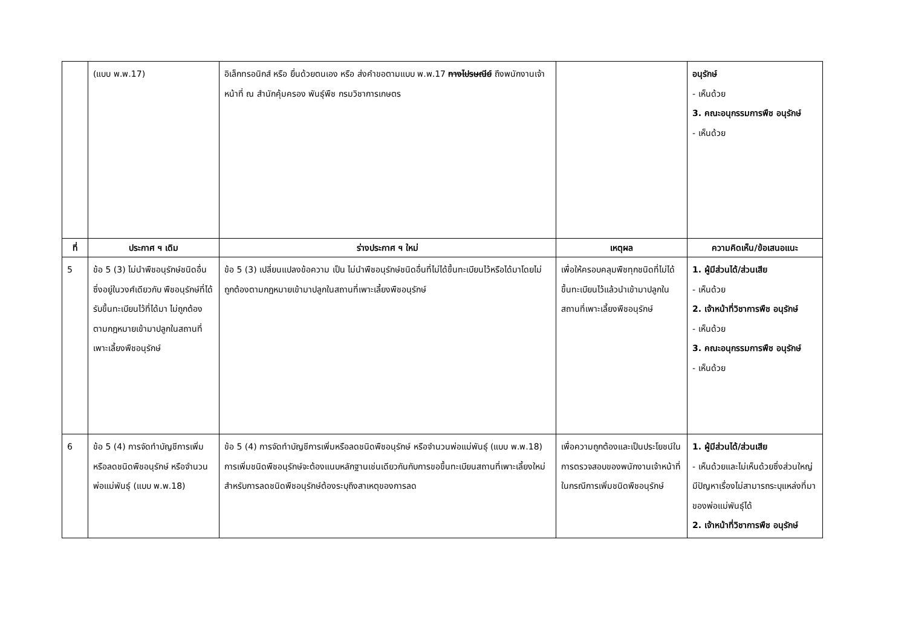| | (แบบ พ.พ.17) | อิเล็กทรอนิกส์ หรือ ยื่นด้วยตนเอง หรือ ส่งคำขอตามแบบ พ.พ.17 ทางไปรษณีย์ ถึงพนักงานเจ้าหน้าที่ ณ สำนักคุ้มครอง พันธุ์พืช กรมวิชาการเกษตร | | อนุรักษ์ - เห็นด้วย 3. คณะอนุกรรมการพืช อนุรักษ์ - เห็นด้วย |
| ที่ | ประกาศ ฯ เดิม | ร่างประกาศ ฯ ใหม่ | เหตุผล | ความคิดเห็น/ข้อเสนอแนะ |
| 5 | ข้อ 5 (3) ไม่นำพืชอนุรักษ์ชนิดอื่น ซึ่งอยู่ในวงศ์เดียวกับ พืชอนุรักษ์ที่ได้รับขึ้นทะเบียนไว้ที่ได้มา ไม่ถูกต้องตามกฎหมายเข้ามาปลูกในสถานที่เพาะเลี้ยงพืชอนุรักษ์ | ข้อ 5 (3) เปลี่ยนแปลงข้อความ เป็น ไม่นำพืชอนุรักษ์ชนิดอื่นที่ไม่ได้ขึ้นทะเบียนไว้หรือได้มาโดยไม่ถูกต้องตามกฎหมายเข้ามาปลูกในสถานที่เพาะเลี้ยงพืชอนุรักษ์ | เพื่อให้ครอบคลุมพืชทุกชนิดที่ไม่ได้ขึ้นทะเบียนไว้แล้วนำเข้ามาปลูกในสถานที่เพาะเลี้ยงพืชอนุรักษ์ | 1. ผู้มีส่วนได้/ส่วนเสีย - เห็นด้วย 2. เจ้าหน้าที่วิชาการพืช อนุรักษ์ - เห็นด้วย 3. คณะอนุกรรมการพืช อนุรักษ์ - เห็นด้วย |
| 6 | ข้อ 5 (4) การจัดทำบัญชีการเพิ่มหรือลดชนิดพืชอนุรักษ์ หรือจำนวนพ่อแม่พันธุ์ (แบบ พ.พ.18) | ข้อ 5 (4) การจัดทำบัญชีการเพิ่มหรือลดชนิดพืชอนุรักษ์ หรือจำนวนพ่อแม่พันธุ์ (แบบ พ.พ.18) การเพิ่มชนิดพืชอนุรักษ์จะต้องแนบหลักฐานเช่นเดียวกันกับการขอขึ้นทะเบียนสถานที่เพาะเลี้ยงใหม่ สำหรับการลดชนิดพืชอนุรักษ์ต้องระบุถึงสาเหตุของการลด | เพื่อความถูกต้องและเป็นประโยชน์ในการตรวจสอบของพนักงานเจ้าหน้าที่ ในกรณีการเพิ่มชนิดพืชอนุรักษ์ | 1. ผู้มีส่วนได้/ส่วนเสีย - เห็นด้วยและไม่เห็นด้วยซึ่งส่วนใหญ่มีปัญหาเรื่องไม่สามารถระบุแหล่งที่มาของพ่อแม่พันธุ์ได้ 2. เจ้าหน้าที่วิชาการพืช อนุรักษ์ |